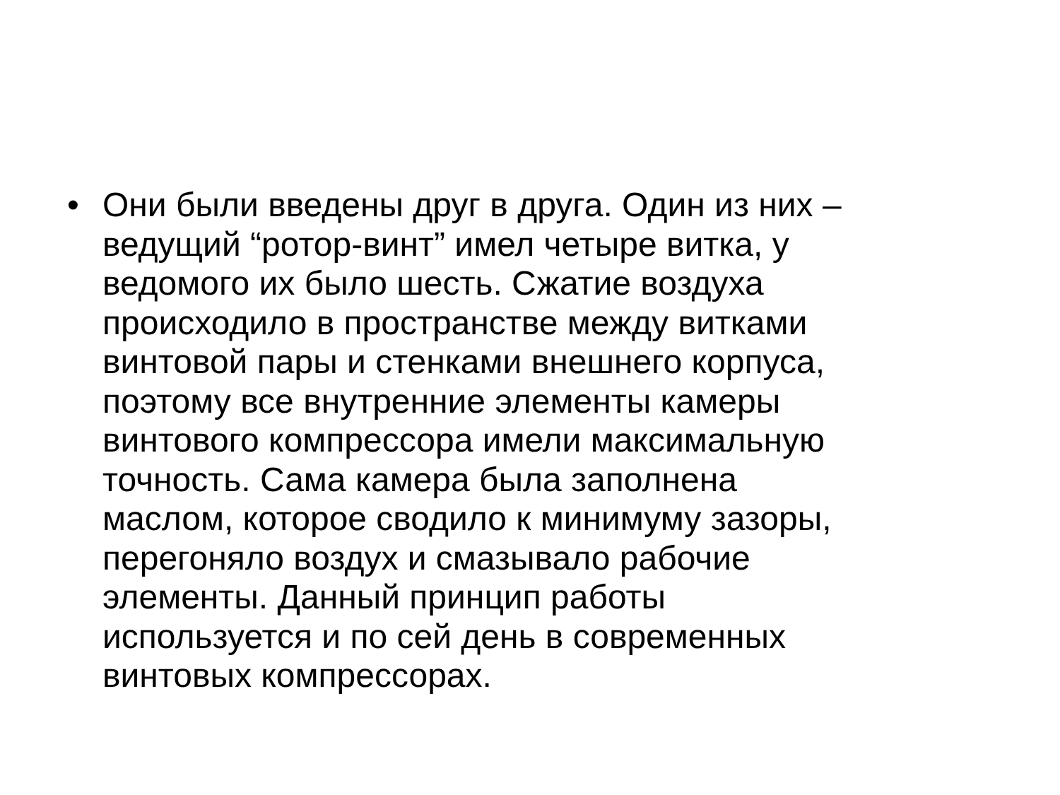•
Они были введены друг в друга. Один из них –
ведущий “ротор-винт” имел четыре витка, у
ведомого их было шесть. Сжатие воздуха
происходило в пространстве между витками
винтовой пары и стенками внешнего корпуса,
поэтому все внутренние элементы камеры
винтового компрессора имели максимальную
точность. Сама камера была заполнена
маслом, которое сводило к минимуму зазоры,
перегоняло воздух и смазывало рабочие
элементы. Данный принцип работы
используется и по сей день в современных
винтовых компрессорах.